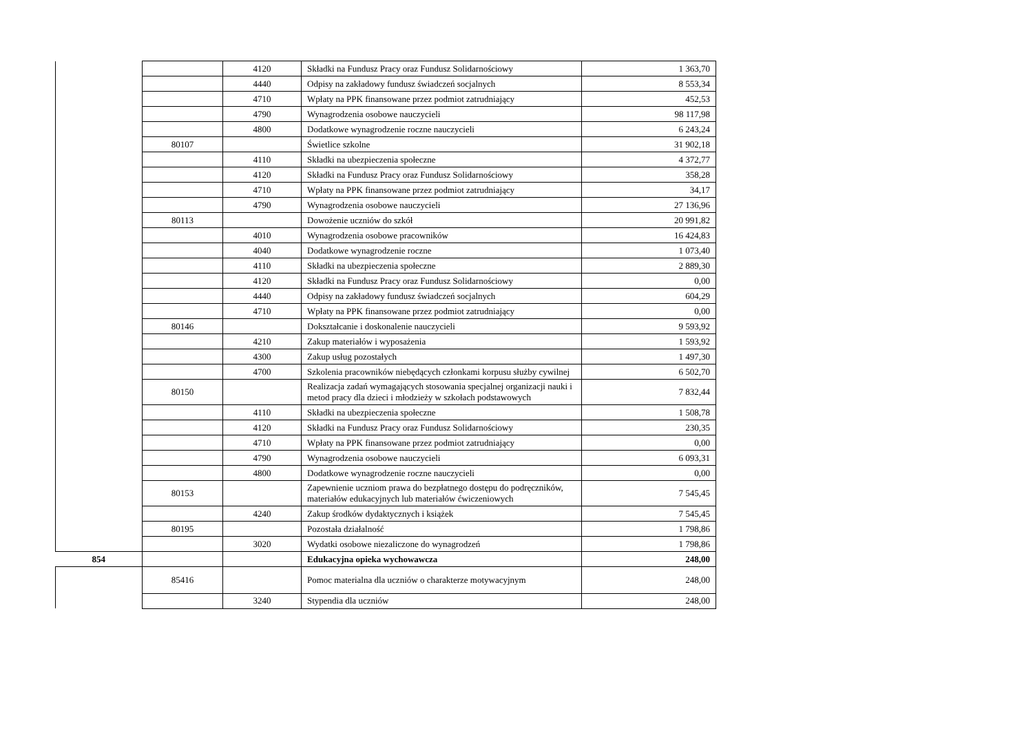| | | 4120 | Składki na Fundusz Pracy oraz Fundusz Solidarnościowy | 1 363,70 |
| | | 4440 | Odpisy na zakładowy fundusz świadczeń socjalnych | 8 553,34 |
| | | 4710 | Wpłaty na PPK finansowane przez podmiot zatrudniający | 452,53 |
| | | 4790 | Wynagrodzenia osobowe nauczycieli | 98 117,98 |
| | | 4800 | Dodatkowe wynagrodzenie roczne nauczycieli | 6 243,24 |
| | 80107 | | Świetlice szkolne | 31 902,18 |
| | | 4110 | Składki na ubezpieczenia społeczne | 4 372,77 |
| | | 4120 | Składki na Fundusz Pracy oraz Fundusz Solidarnościowy | 358,28 |
| | | 4710 | Wpłaty na PPK finansowane przez podmiot zatrudniający | 34,17 |
| | | 4790 | Wynagrodzenia osobowe nauczycieli | 27 136,96 |
| | 80113 | | Dowożenie uczniów do szkół | 20 991,82 |
| | | 4010 | Wynagrodzenia osobowe pracowników | 16 424,83 |
| | | 4040 | Dodatkowe wynagrodzenie roczne | 1 073,40 |
| | | 4110 | Składki na ubezpieczenia społeczne | 2 889,30 |
| | | 4120 | Składki na Fundusz Pracy oraz Fundusz Solidarnościowy | 0,00 |
| | | 4440 | Odpisy na zakładowy fundusz świadczeń socjalnych | 604,29 |
| | | 4710 | Wpłaty na PPK finansowane przez podmiot zatrudniający | 0,00 |
| | 80146 | | Dokształcanie i doskonalenie nauczycieli | 9 593,92 |
| | | 4210 | Zakup materiałów i wyposażenia | 1 593,92 |
| | | 4300 | Zakup usług pozostałych | 1 497,30 |
| | | 4700 | Szkolenia pracowników niebędących członkami korpusu służby cywilnej | 6 502,70 |
| | 80150 | | Realizacja zadań wymagających stosowania specjalnej organizacji nauki i metod pracy dla dzieci i młodzieży w szkołach podstawowych | 7 832,44 |
| | | 4110 | Składki na ubezpieczenia społeczne | 1 508,78 |
| | | 4120 | Składki na Fundusz Pracy oraz Fundusz Solidarnościowy | 230,35 |
| | | 4710 | Wpłaty na PPK finansowane przez podmiot zatrudniający | 0,00 |
| | | 4790 | Wynagrodzenia osobowe nauczycieli | 6 093,31 |
| | | 4800 | Dodatkowe wynagrodzenie roczne nauczycieli | 0,00 |
| | 80153 | | Zapewnienie uczniom prawa do bezpłatnego dostępu do podręczników, materiałów edukacyjnych lub materiałów ćwiczeniowych | 7 545,45 |
| | | 4240 | Zakup środków dydaktycznych i książek | 7 545,45 |
| | 80195 | | Pozostała działalność | 1 798,86 |
| | | 3020 | Wydatki osobowe niezaliczone do wynagrodzeń | 1 798,86 |
| 854 | | | Edukacyjna opieka wychowawcza | 248,00 |
| | 85416 | | Pomoc materialna dla uczniów o charakterze motywacyjnym | 248,00 |
| | | 3240 | Stypendia dla uczniów | 248,00 |